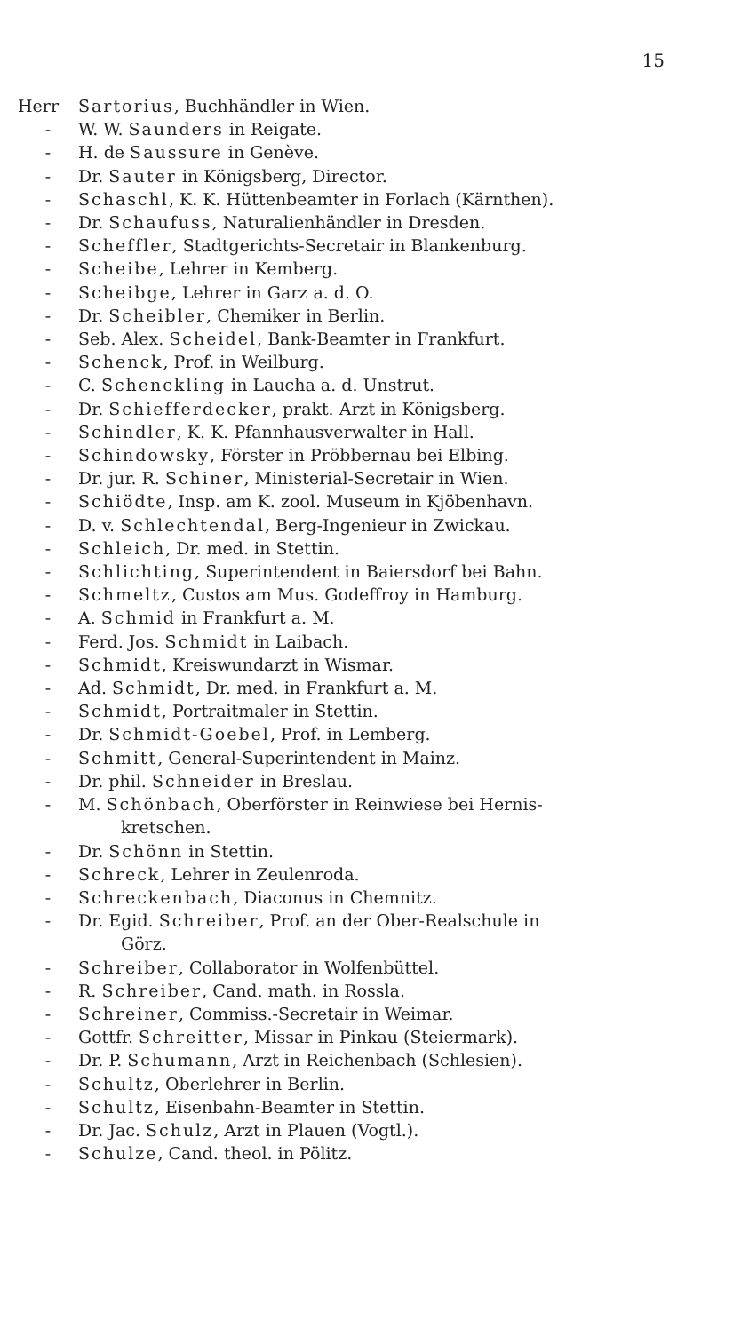15
Herr Sartorius, Buchhändler in Wien.
- W. W. Saunders in Reigate.
- H. de Saussure in Genève.
- Dr. Sauter in Königsberg, Director.
- Schaschl, K. K. Hüttenbeamter in Forlach (Kärnthen).
- Dr. Schaufuss, Naturalienhändler in Dresden.
- Scheffler, Stadtgerichts-Secretair in Blankenburg.
- Scheibe, Lehrer in Kemberg.
- Scheibge, Lehrer in Garz a. d. O.
- Dr. Scheibler, Chemiker in Berlin.
- Seb. Alex. Scheidel, Bank-Beamter in Frankfurt.
- Schenck, Prof. in Weilburg.
- C. Schenckling in Laucha a. d. Unstrut.
- Dr. Schiefferdecker, prakt. Arzt in Königsberg.
- Schindler, K. K. Pfannhausverwalter in Hall.
- Schindowsky, Förster in Pröbbernau bei Elbing.
- Dr. jur. R. Schiner, Ministerial-Secretair in Wien.
- Schiödte, Insp. am K. zool. Museum in Kjöbenhavn.
- D. v. Schlechtendal, Berg-Ingenieur in Zwickau.
- Schleich, Dr. med. in Stettin.
- Schlichting, Superintendent in Baiersdorf bei Bahn.
- Schmeltz, Custos am Mus. Godeffroy in Hamburg.
- A. Schmid in Frankfurt a. M.
- Ferd. Jos. Schmidt in Laibach.
- Schmidt, Kreiswundarzt in Wismar.
- Ad. Schmidt, Dr. med. in Frankfurt a. M.
- Schmidt, Portraitmaler in Stettin.
- Dr. Schmidt-Goebel, Prof. in Lemberg.
- Schmitt, General-Superintendent in Mainz.
- Dr. phil. Schneider in Breslau.
- M. Schönbach, Oberförster in Reinwiese bei Hernis-
kretschen.
- Dr. Schönn in Stettin.
- Schreck, Lehrer in Zeulenroda.
- Schreckenbach, Diaconus in Chemnitz.
- Dr. Egid. Schreiber, Prof. an der Ober-Realschule in
Görz.
- Schreiber, Collaborator in Wolfenbüttel.
- R. Schreiber, Cand. math. in Rossla.
- Schreiner, Commiss.-Secretair in Weimar.
- Gottfr. Schreitter, Missar in Pinkau (Steiermark).
- Dr. P. Schumann, Arzt in Reichenbach (Schlesien).
- Schultz, Oberlehrer in Berlin.
- Schultz, Eisenbahn-Beamter in Stettin.
- Dr. Jac. Schulz, Arzt in Plauen (Vogtl.).
- Schulze, Cand. theol. in Pölitz.